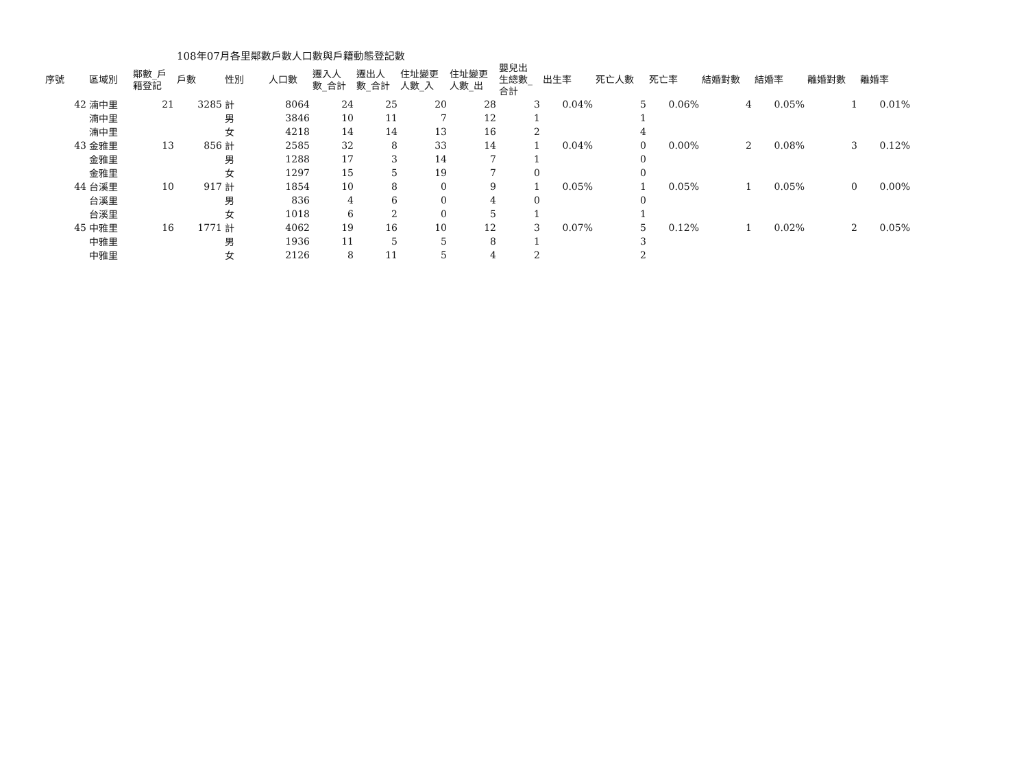108年07月各里鄰數戶數人口數與戶籍動態登記數
| 序號 | 區域別 | 鄰數_戶 籍登記 | 戶數 | 性別 | 人口數 | 遷入人 數_合計 | 遷出人 數_合計 | 住址變更 人數_入 | 住址變更 人數_出 | 嬰兒出 生總數_ 合計 | 出生率 | 死亡人數 | 死亡率 | 結婚對數 | 結婚率 | 離婚對數 | 離婚率 |
| --- | --- | --- | --- | --- | --- | --- | --- | --- | --- | --- | --- | --- | --- | --- | --- | --- | --- |
| 42 | 湳中里 | 21 | 3285 | 計 | 8064 | 24 | 25 | 20 | 28 | 3 | 0.04% | 5 | 0.06% | 4 | 0.05% | 1 | 0.01% |
| | 湳中里 | | | 男 | 3846 | 10 | 11 | 7 | 12 | 1 | | 1 | | | | | |
| | 湳中里 | | | 女 | 4218 | 14 | 14 | 13 | 16 | 2 | | 4 | | | | | |
| 43 | 金雅里 | 13 | 856 | 計 | 2585 | 32 | 8 | 33 | 14 | 1 | 0.04% | 0 | 0.00% | 2 | 0.08% | 3 | 0.12% |
| | 金雅里 | | | 男 | 1288 | 17 | 3 | 14 | 7 | 1 | | 0 | | | | | |
| | 金雅里 | | | 女 | 1297 | 15 | 5 | 19 | 7 | 0 | | 0 | | | | | |
| 44 | 台溪里 | 10 | 917 | 計 | 1854 | 10 | 8 | 0 | 9 | 1 | 0.05% | 1 | 0.05% | 1 | 0.05% | 0 | 0.00% |
| | 台溪里 | | | 男 | 836 | 4 | 6 | 0 | 4 | 0 | | 0 | | | | | |
| | 台溪里 | | | 女 | 1018 | 6 | 2 | 0 | 5 | 1 | | 1 | | | | | |
| 45 | 中雅里 | 16 | 1771 | 計 | 4062 | 19 | 16 | 10 | 12 | 3 | 0.07% | 5 | 0.12% | 1 | 0.02% | 2 | 0.05% |
| | 中雅里 | | | 男 | 1936 | 11 | 5 | 5 | 8 | 1 | | 3 | | | | | |
| | 中雅里 | | | 女 | 2126 | 8 | 11 | 5 | 4 | 2 | | 2 | | | | | |